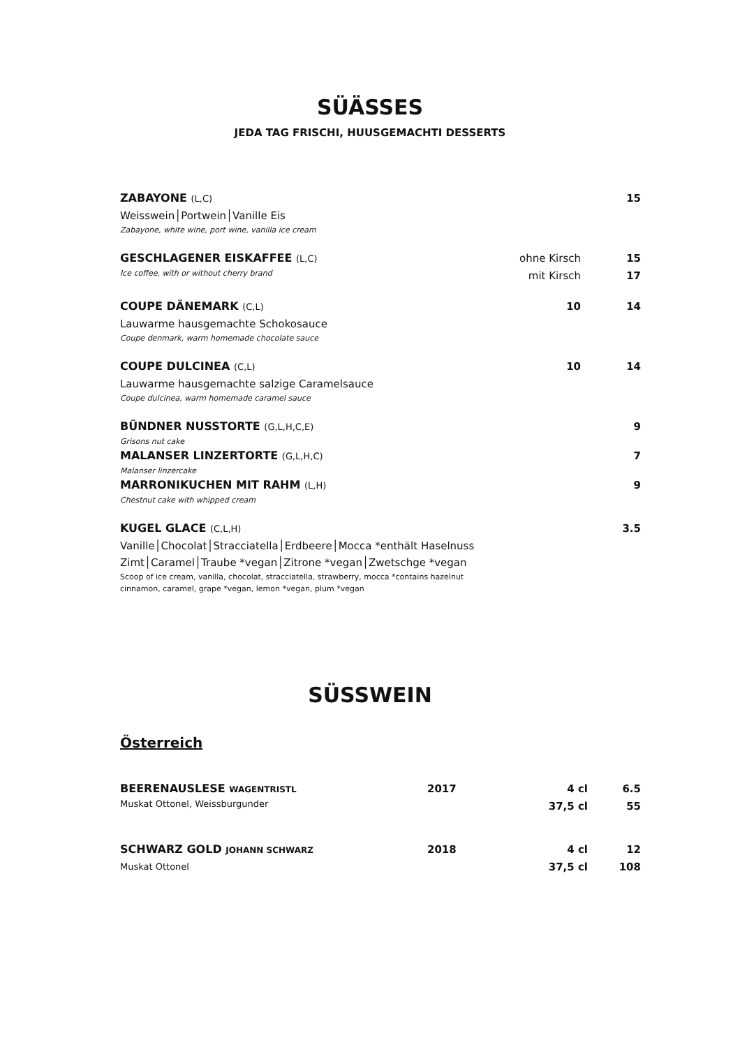SÜÄSSES
JEDA TAG FRISCHI, HUUSGEMACHTI DESSERTS
| ZABAYONE (L,C) | | 15 |
| Weisswein│Portwein│Vanille Eis | | |
| Zabayone, white wine, port wine, vanilla ice cream | | |
| GESCHLAGENER EISKAFFEE (L,C) | ohne Kirsch | 15 |
| Ice coffee, with or without cherry brand | mit Kirsch | 17 |
| COUPE DÄNEMARK (C,L) | 10 | 14 |
| Lauwarme hausgemachte Schokosauce | | |
| Coupe denmark, warm homemade chocolate sauce | | |
| COUPE DULCINEA (C,L) | 10 | 14 |
| Lauwarme hausgemachte salzige Caramelsauce | | |
| Coupe dulcinea, warm homemade caramel sauce | | |
| BÜNDNER NUSSTORTE (G,L,H,C,E) | | 9 |
| Grisons nut cake | | |
| MALANSER LINZERTORTE (G,L,H,C) | | 7 |
| Malanser linzercake | | |
| MARRONIKUCHEN MIT RAHM (L,H) | | 9 |
| Chestnut cake with whipped cream | | |
| KUGEL GLACE (C,L,H) | | 3.5 |
| Vanille│Chocolat│Stracciatella│Erdbeere│Mocca *enthält Haselnuss | | |
| Zimt│Caramel│Traube *vegan│Zitrone *vegan│Zwetschge *vegan | | |
| Scoop of ice cream, vanilla, chocolat, stracciatella, strawberry, mocca *contains hazelnut cinnamon, caramel, grape *vegan, lemon *vegan, plum *vegan | | |
SÜSSWEIN
Österreich
| BEERENAUSLESE WAGENTRISTL | 2017 | 4 cl | 6.5 |
| Muskat Ottonel, Weissburgunder | | 37,5 cl | 55 |
| SCHWARZ GOLD JOHANN SCHWARZ | 2018 | 4 cl | 12 |
| Muskat Ottonel | | 37,5 cl | 108 |